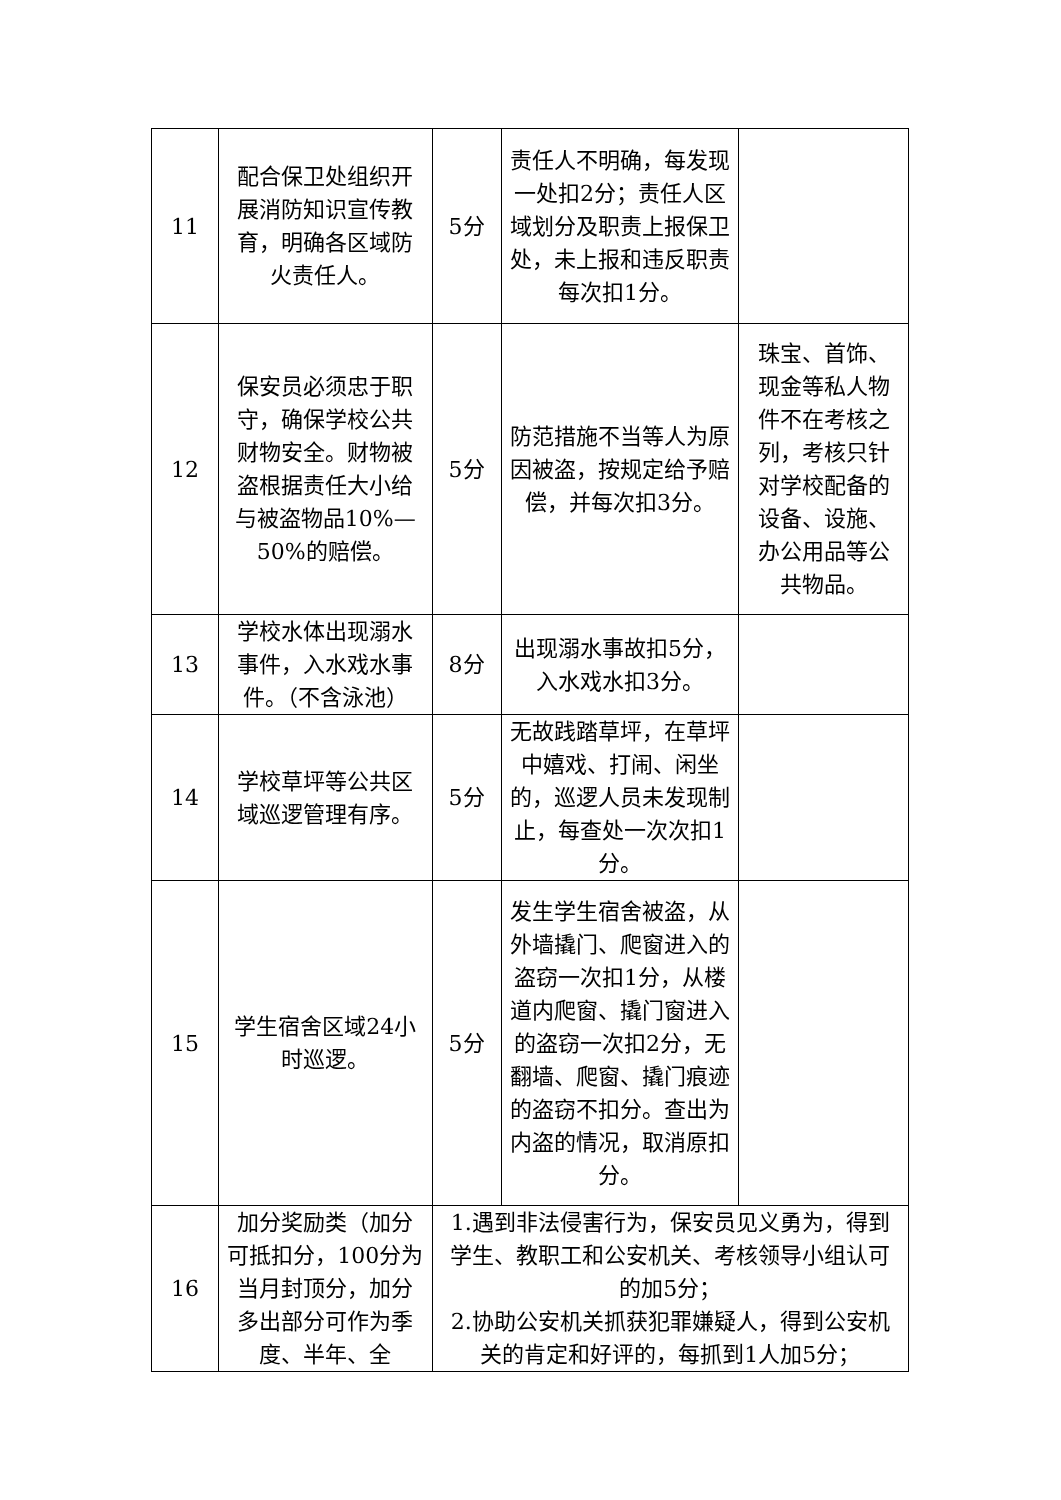| 11 | 配合保卫处组织开展消防知识宣传教育，明确各区域防火责任人。 | 5分 | 责任人不明确，每发现一处扣2分；责任人区域划分及职责上报保卫处，未上报和违反职责每次扣1分。 | |
| 12 | 保安员必须忠于职守，确保学校公共财物安全。财物被盗根据责任大小给与被盗物品10%—50%的赔偿。 | 5分 | 防范措施不当等人为原因被盗，按规定给予赔偿，并每次扣3分。 | 珠宝、首饰、现金等私人物件不在考核之列，考核只针对学校配备的设备、设施、办公用品等公共物品。 |
| 13 | 学校水体出现溺水事件，入水戏水事件。（不含泳池） | 8分 | 出现溺水事故扣5分，入水戏水扣3分。 | |
| 14 | 学校草坪等公共区域巡逻管理有序。 | 5分 | 无故践踏草坪，在草坪中嬉戏、打闹、闲坐的，巡逻人员未发现制止，每查处一次次扣1分。 | |
| 15 | 学生宿舍区域24小时巡逻。 | 5分 | 发生学生宿舍被盗，从外墙撬门、爬窗进入的盗窃一次扣1分，从楼道内爬窗、撬门窗进入的盗窃一次扣2分，无翻墙、爬窗、撬门痕迹的盗窃不扣分。查出为内盗的情况，取消原扣分。 | |
| 16 | 加分奖励类（加分可抵扣分，100分为当月封顶分，加分多出部分可作为季度、半年、全 | 1.遇到非法侵害行为，保安员见义勇为，得到学生、教职工和公安机关、考核领导小组认可的加5分； 2.协助公安机关抓获犯罪嫌疑人，得到公安机关的肯定和好评的，每抓到1人加5分； | | |